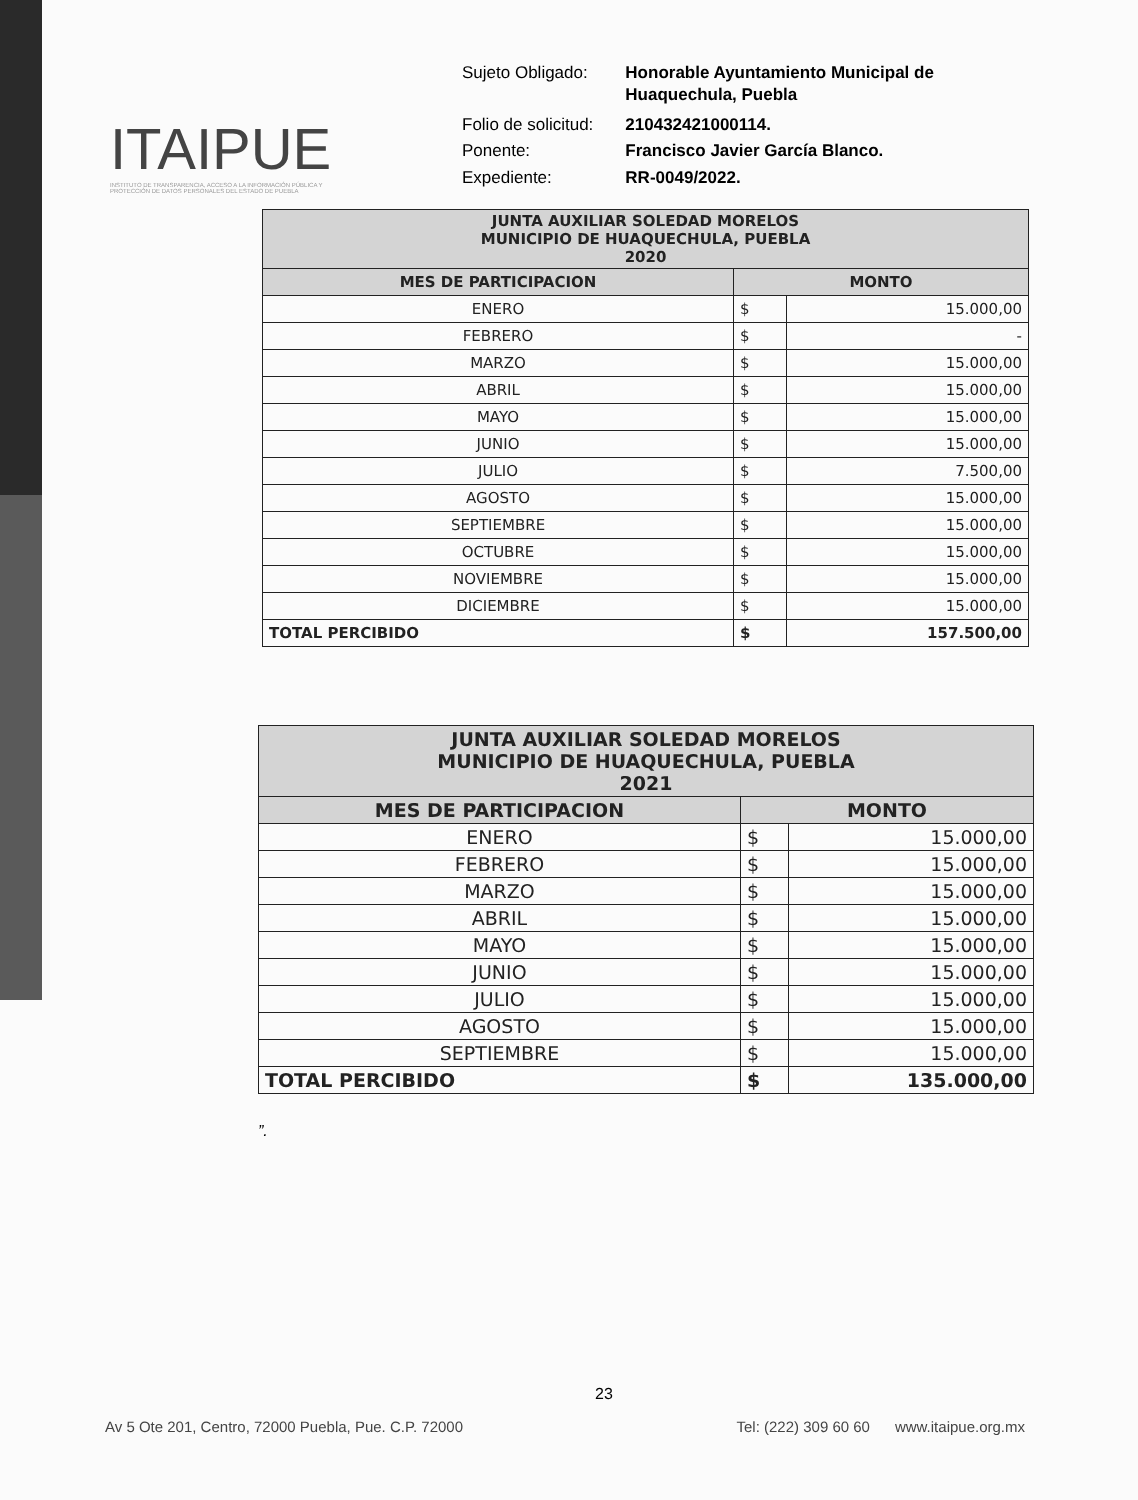ITAIPUE
INSTITUTO DE TRANSPARENCIA, ACCESO A LA INFORMACIÓN PÚBLICA Y PROTECCIÓN DE DATOS PERSONALES DEL ESTADO DE PUEBLA
| Sujeto Obligado: | Honorable Ayuntamiento Municipal de Huaquechula, Puebla |
| Folio de solicitud: | 210432421000114. |
| Ponente: | Francisco Javier García Blanco. |
| Expediente: | RR-0049/2022. |
| JUNTA AUXILIAR SOLEDAD MORELOS MUNICIPIO DE HUAQUECHULA, PUEBLA 2020 | | |
| --- | --- | --- |
| MES DE PARTICIPACION | MONTO | |
| ENERO | $ | 15.000,00 |
| FEBRERO | $ | - |
| MARZO | $ | 15.000,00 |
| ABRIL | $ | 15.000,00 |
| MAYO | $ | 15.000,00 |
| JUNIO | $ | 15.000,00 |
| JULIO | $ | 7.500,00 |
| AGOSTO | $ | 15.000,00 |
| SEPTIEMBRE | $ | 15.000,00 |
| OCTUBRE | $ | 15.000,00 |
| NOVIEMBRE | $ | 15.000,00 |
| DICIEMBRE | $ | 15.000,00 |
| TOTAL PERCIBIDO | $ | 157.500,00 |
| JUNTA AUXILIAR SOLEDAD MORELOS MUNICIPIO DE HUAQUECHULA, PUEBLA 2021 | | |
| --- | --- | --- |
| MES DE PARTICIPACION | MONTO | |
| ENERO | $ | 15.000,00 |
| FEBRERO | $ | 15.000,00 |
| MARZO | $ | 15.000,00 |
| ABRIL | $ | 15.000,00 |
| MAYO | $ | 15.000,00 |
| JUNIO | $ | 15.000,00 |
| JULIO | $ | 15.000,00 |
| AGOSTO | $ | 15.000,00 |
| SEPTIEMBRE | $ | 15.000,00 |
| TOTAL PERCIBIDO | $ | 135.000,00 |
”.
23
Av 5 Ote 201, Centro, 72000 Puebla, Pue. C.P. 72000 Tel: (222) 309 60 60 www.itaipue.org.mx